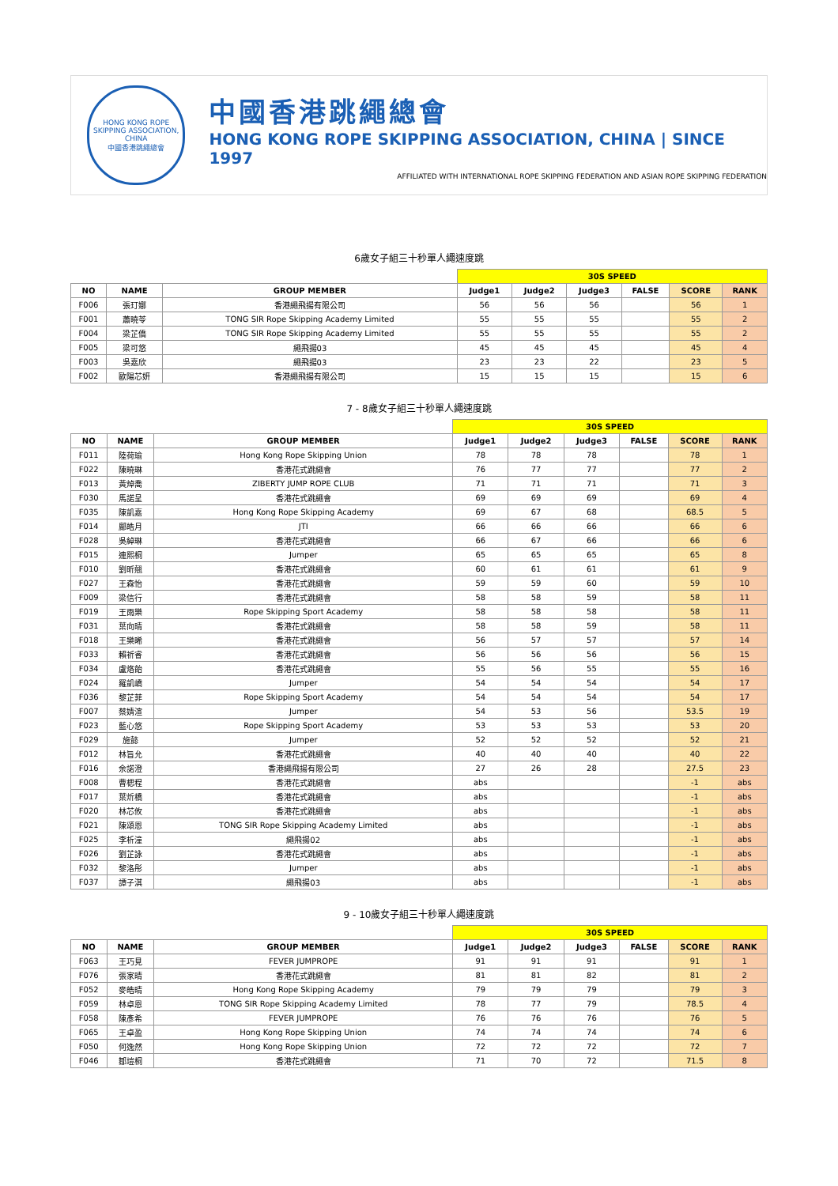HONG KONG ROPE SKIPPING ASSOCIATION, CHINA
中國香港跳繩總會
中國香港跳繩總會
HONG KONG ROPE SKIPPING ASSOCIATION, CHINA | SINCE 1997
AFFILIATED WITH INTERNATIONAL ROPE SKIPPING FEDERATION AND ASIAN ROPE SKIPPING FEDERATION
6歲女子組三十秒單人繩速度跳
| | | | 30S SPEED | | | | | |
| NO | NAME | GROUP MEMBER | Judge1 | Judge2 | Judge3 | FALSE | SCORE | RANK |
| F006 | 張玎娜 | 香港繩飛揚有限公司 | 56 | 56 | 56 | | 56 | 1 |
| F001 | 蕭曉苓 | TONG SIR Rope Skipping Academy Limited | 55 | 55 | 55 | | 55 | 2 |
| F004 | 梁芷僑 | TONG SIR Rope Skipping Academy Limited | 55 | 55 | 55 | | 55 | 2 |
| F005 | 梁可悠 | 繩飛揚03 | 45 | 45 | 45 | | 45 | 4 |
| F003 | 吳嘉欣 | 繩飛揚03 | 23 | 23 | 22 | | 23 | 5 |
| F002 | 歐陽芯妍 | 香港繩飛揚有限公司 | 15 | 15 | 15 | | 15 | 6 |
7 - 8歲女子組三十秒單人繩速度跳
| | | | 30S SPEED | | | | | |
| NO | NAME | GROUP MEMBER | Judge1 | Judge2 | Judge3 | FALSE | SCORE | RANK |
| F011 | 陸荷瑜 | Hong Kong Rope Skipping Union | 78 | 78 | 78 | | 78 | 1 |
| F022 | 陳曉琳 | 香港花式跳繩會 | 76 | 77 | 77 | | 77 | 2 |
| F013 | 黃焯喬 | ZIBERTY JUMP ROPE CLUB | 71 | 71 | 71 | | 71 | 3 |
| F030 | 馬諾呈 | 香港花式跳繩會 | 69 | 69 | 69 | | 69 | 4 |
| F035 | 陳凱嘉 | Hong Kong Rope Skipping Academy | 69 | 67 | 68 | | 68.5 | 5 |
| F014 | 鄺皓月 | JTI | 66 | 66 | 66 | | 66 | 6 |
| F028 | 吳綽琳 | 香港花式跳繩會 | 66 | 67 | 66 | | 66 | 6 |
| F015 | 連熙桐 | Jumper | 65 | 65 | 65 | | 65 | 8 |
| F010 | 劉昕翹 | 香港花式跳繩會 | 60 | 61 | 61 | | 61 | 9 |
| F027 | 王森怡 | 香港花式跳繩會 | 59 | 59 | 60 | | 59 | 10 |
| F009 | 梁信行 | 香港花式跳繩會 | 58 | 58 | 59 | | 58 | 11 |
| F019 | 王雨樂 | Rope Skipping Sport Academy | 58 | 58 | 58 | | 58 | 11 |
| F031 | 葉向晴 | 香港花式跳繩會 | 58 | 58 | 59 | | 58 | 11 |
| F018 | 王樂晞 | 香港花式跳繩會 | 56 | 57 | 57 | | 57 | 14 |
| F033 | 賴祈睿 | 香港花式跳繩會 | 56 | 56 | 56 | | 56 | 15 |
| F034 | 盧烙飴 | 香港花式跳繩會 | 55 | 56 | 55 | | 55 | 16 |
| F024 | 羅凱嶠 | Jumper | 54 | 54 | 54 | | 54 | 17 |
| F036 | 黎芷菲 | Rope Skipping Sport Academy | 54 | 54 | 54 | | 54 | 17 |
| F007 | 蔡婧渲 | Jumper | 54 | 53 | 56 | | 53.5 | 19 |
| F023 | 藍心悠 | Rope Skipping Sport Academy | 53 | 53 | 53 | | 53 | 20 |
| F029 | 施懿 | Jumper | 52 | 52 | 52 | | 52 | 21 |
| F012 | 林旨允 | 香港花式跳繩會 | 40 | 40 | 40 | | 40 | 22 |
| F016 | 余諾澄 | 香港繩飛揚有限公司 | 27 | 26 | 28 | | 27.5 | 23 |
| F008 | 曹楒程 | 香港花式跳繩會 | abs | | | | -1 | abs |
| F017 | 葉炘橋 | 香港花式跳繩會 | abs | | | | -1 | abs |
| F020 | 林芯攸 | 香港花式跳繩會 | abs | | | | -1 | abs |
| F021 | 陳頌恩 | TONG SIR Rope Skipping Academy Limited | abs | | | | -1 | abs |
| F025 | 李析潼 | 繩飛揚02 | abs | | | | -1 | abs |
| F026 | 劉芷詠 | 香港花式跳繩會 | abs | | | | -1 | abs |
| F032 | 黎洛彤 | Jumper | abs | | | | -1 | abs |
| F037 | 譚子淇 | 繩飛揚03 | abs | | | | -1 | abs |
9 - 10歲女子組三十秒單人繩速度跳
| | | | 30S SPEED | | | | | |
| NO | NAME | GROUP MEMBER | Judge1 | Judge2 | Judge3 | FALSE | SCORE | RANK |
| F063 | 王巧見 | FEVER JUMPROPE | 91 | 91 | 91 | | 91 | 1 |
| F076 | 張家晴 | 香港花式跳繩會 | 81 | 81 | 82 | | 81 | 2 |
| F052 | 麥皓晴 | Hong Kong Rope Skipping Academy | 79 | 79 | 79 | | 79 | 3 |
| F059 | 林卓恩 | TONG SIR Rope Skipping Academy Limited | 78 | 77 | 79 | | 78.5 | 4 |
| F058 | 陳彥希 | FEVER JUMPROPE | 76 | 76 | 76 | | 76 | 5 |
| F065 | 王卓盈 | Hong Kong Rope Skipping Union | 74 | 74 | 74 | | 74 | 6 |
| F050 | 何逸然 | Hong Kong Rope Skipping Union | 72 | 72 | 72 | | 72 | 7 |
| F046 | 鄒塏桐 | 香港花式跳繩會 | 71 | 70 | 72 | | 71.5 | 8 |